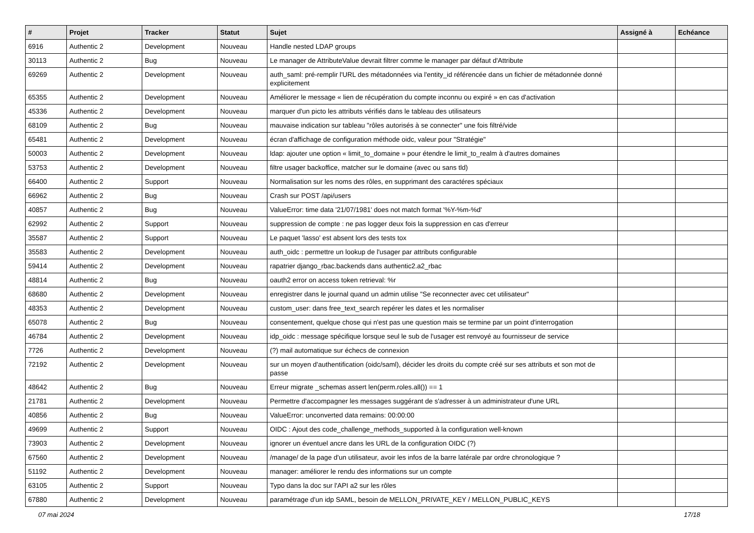| # | Projet | Tracker | Statut | Sujet | Assigné à | Echéance |
| --- | --- | --- | --- | --- | --- | --- |
| 6916 | Authentic 2 | Development | Nouveau | Handle nested LDAP groups | | |
| 30113 | Authentic 2 | Bug | Nouveau | Le manager de AttributeValue devrait filtrer comme le manager par défaut d'Attribute | | |
| 69269 | Authentic 2 | Development | Nouveau | auth_saml: pré-remplir l'URL des métadonnées via l'entity_id référencée dans un fichier de métadonnée donné explicitement | | |
| 65355 | Authentic 2 | Development | Nouveau | Améliorer le message « lien de récupération du compte inconnu ou expiré » en cas d'activation | | |
| 45336 | Authentic 2 | Development | Nouveau | marquer d'un picto les attributs vérifiés dans le tableau des utilisateurs | | |
| 68109 | Authentic 2 | Bug | Nouveau | mauvaise indication sur tableau "rôles autorisés à se connecter" une fois filtré/vide | | |
| 65481 | Authentic 2 | Development | Nouveau | écran d'affichage de configuration méthode oidc, valeur pour "Stratégie" | | |
| 50003 | Authentic 2 | Development | Nouveau | ldap: ajouter une option « limit_to_domaine » pour étendre le limit_to_realm à d'autres domaines | | |
| 53753 | Authentic 2 | Development | Nouveau | filtre usager backoffice, matcher sur le domaine (avec ou sans tld) | | |
| 66400 | Authentic 2 | Support | Nouveau | Normalisation sur les noms des rôles, en supprimant des caractéres spéciaux | | |
| 66962 | Authentic 2 | Bug | Nouveau | Crash sur POST /api/users | | |
| 40857 | Authentic 2 | Bug | Nouveau | ValueError: time data '21/07/1981' does not match format '%Y-%m-%d' | | |
| 62992 | Authentic 2 | Support | Nouveau | suppression de compte : ne pas logger deux fois la suppression en cas d'erreur | | |
| 35587 | Authentic 2 | Support | Nouveau | Le paquet 'lasso' est absent lors des tests tox | | |
| 35583 | Authentic 2 | Development | Nouveau | auth_oidc : permettre un lookup de l'usager par attributs configurable | | |
| 59414 | Authentic 2 | Development | Nouveau | rapatrier django_rbac.backends dans authentic2.a2_rbac | | |
| 48814 | Authentic 2 | Bug | Nouveau | oauth2 error on access token retrieval: %r | | |
| 68680 | Authentic 2 | Development | Nouveau | enregistrer dans le journal quand un admin utilise "Se reconnecter avec cet utilisateur" | | |
| 48353 | Authentic 2 | Development | Nouveau | custom_user: dans free_text_search repérer les dates et les normaliser | | |
| 65078 | Authentic 2 | Bug | Nouveau | consentement, quelque chose qui n'est pas une question mais se termine par un point d'interrogation | | |
| 46784 | Authentic 2 | Development | Nouveau | idp_oidc : message spécifique lorsque seul le sub de l'usager est renvoyé au fournisseur de service | | |
| 7726 | Authentic 2 | Development | Nouveau | (?) mail automatique sur échecs de connexion | | |
| 72192 | Authentic 2 | Development | Nouveau | sur un moyen d'authentification (oidc/saml), décider les droits du compte créé sur ses attributs et son mot de passe | | |
| 48642 | Authentic 2 | Bug | Nouveau | Erreur migrate _schemas assert len(perm.roles.all()) == 1 | | |
| 21781 | Authentic 2 | Development | Nouveau | Permettre d'accompagner les messages suggérant de s'adresser à un administrateur d'une URL | | |
| 40856 | Authentic 2 | Bug | Nouveau | ValueError: unconverted data remains: 00:00:00 | | |
| 49699 | Authentic 2 | Support | Nouveau | OIDC : Ajout des code_challenge_methods_supported à la configuration well-known | | |
| 73903 | Authentic 2 | Development | Nouveau | ignorer un éventuel ancre dans les URL de la configuration OIDC (?) | | |
| 67560 | Authentic 2 | Development | Nouveau | /manage/ de la page d'un utilisateur, avoir les infos de la barre latérale par ordre chronologique ? | | |
| 51192 | Authentic 2 | Development | Nouveau | manager: améliorer le rendu des informations sur un compte | | |
| 63105 | Authentic 2 | Support | Nouveau | Typo dans la doc sur l'API a2 sur les rôles | | |
| 67880 | Authentic 2 | Development | Nouveau | paramétrage d'un idp SAML, besoin de MELLON_PRIVATE_KEY / MELLON_PUBLIC_KEYS | | |
07 mai 2024 17/18